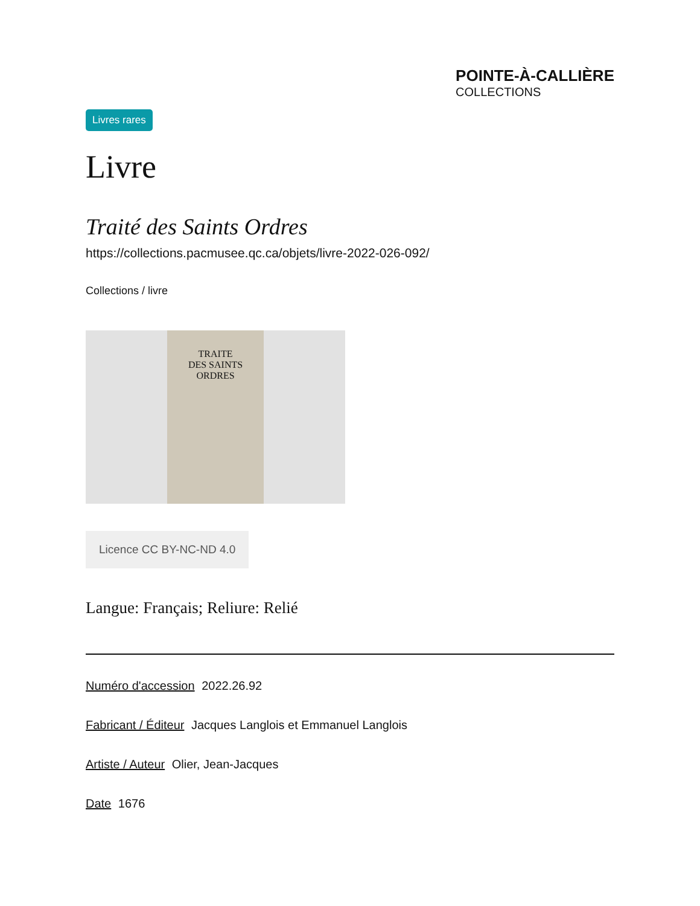POINTE-À-CALLIÈRE
COLLECTIONS
Livres rares
Livre
Traité des Saints Ordres
https://collections.pacmusee.qc.ca/objets/livre-2022-026-092/
Collections / livre
TRAITE
DES SAINTS
ORDRES
Licence CC BY-NC-ND 4.0
Langue: Français; Reliure: Relié
Numéro d'accession 2022.26.92
Fabricant / Éditeur Jacques Langlois et Emmanuel Langlois
Artiste / Auteur Olier, Jean-Jacques
Date 1676